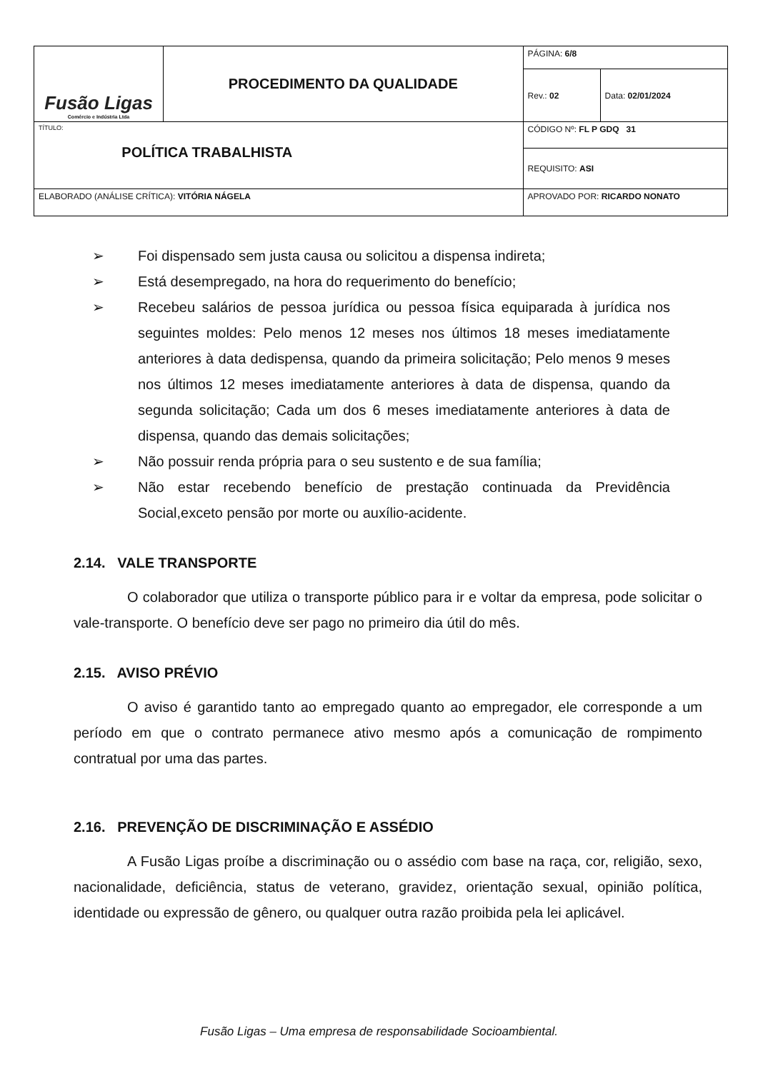| Fusão Ligas Comércio e Indústria Ltda | PROCEDIMENTO DA QUALIDADE | PÁGINA: 6/8 | |
| | | Rev.: 02 | Data: 02/01/2024 |
| TÍTULO: POLÍTICA TRABALHISTA | | CÓDIGO Nº: FL P GDQ 31 | |
| | | REQUISITO: ASI | |
| ELABORADO (ANÁLISE CRÍTICA): VITÓRIA NÁGELA | | APROVADO POR: RICARDO NONATO | |
➢ Foi dispensado sem justa causa ou solicitou a dispensa indireta;
➢ Está desempregado, na hora do requerimento do benefício;
➢ Recebeu salários de pessoa jurídica ou pessoa física equiparada à jurídica nos seguintes moldes: Pelo menos 12 meses nos últimos 18 meses imediatamente anteriores à data dedispensa, quando da primeira solicitação; Pelo menos 9 meses nos últimos 12 meses imediatamente anteriores à data de dispensa, quando da segunda solicitação; Cada um dos 6 meses imediatamente anteriores à data de dispensa, quando das demais solicitações;
➢ Não possuir renda própria para o seu sustento e de sua família;
➢ Não estar recebendo benefício de prestação continuada da Previdência Social,exceto pensão por morte ou auxílio-acidente.
2.14. VALE TRANSPORTE
O colaborador que utiliza o transporte público para ir e voltar da empresa, pode solicitar o vale-transporte. O benefício deve ser pago no primeiro dia útil do mês.
2.15. AVISO PRÉVIO
O aviso é garantido tanto ao empregado quanto ao empregador, ele corresponde a um período em que o contrato permanece ativo mesmo após a comunicação de rompimento contratual por uma das partes.
2.16. PREVENÇÃO DE DISCRIMINAÇÃO E ASSÉDIO
A Fusão Ligas proíbe a discriminação ou o assédio com base na raça, cor, religião, sexo, nacionalidade, deficiência, status de veterano, gravidez, orientação sexual, opinião política, identidade ou expressão de gênero, ou qualquer outra razão proibida pela lei aplicável.
Fusão Ligas – Uma empresa de responsabilidade Socioambiental.